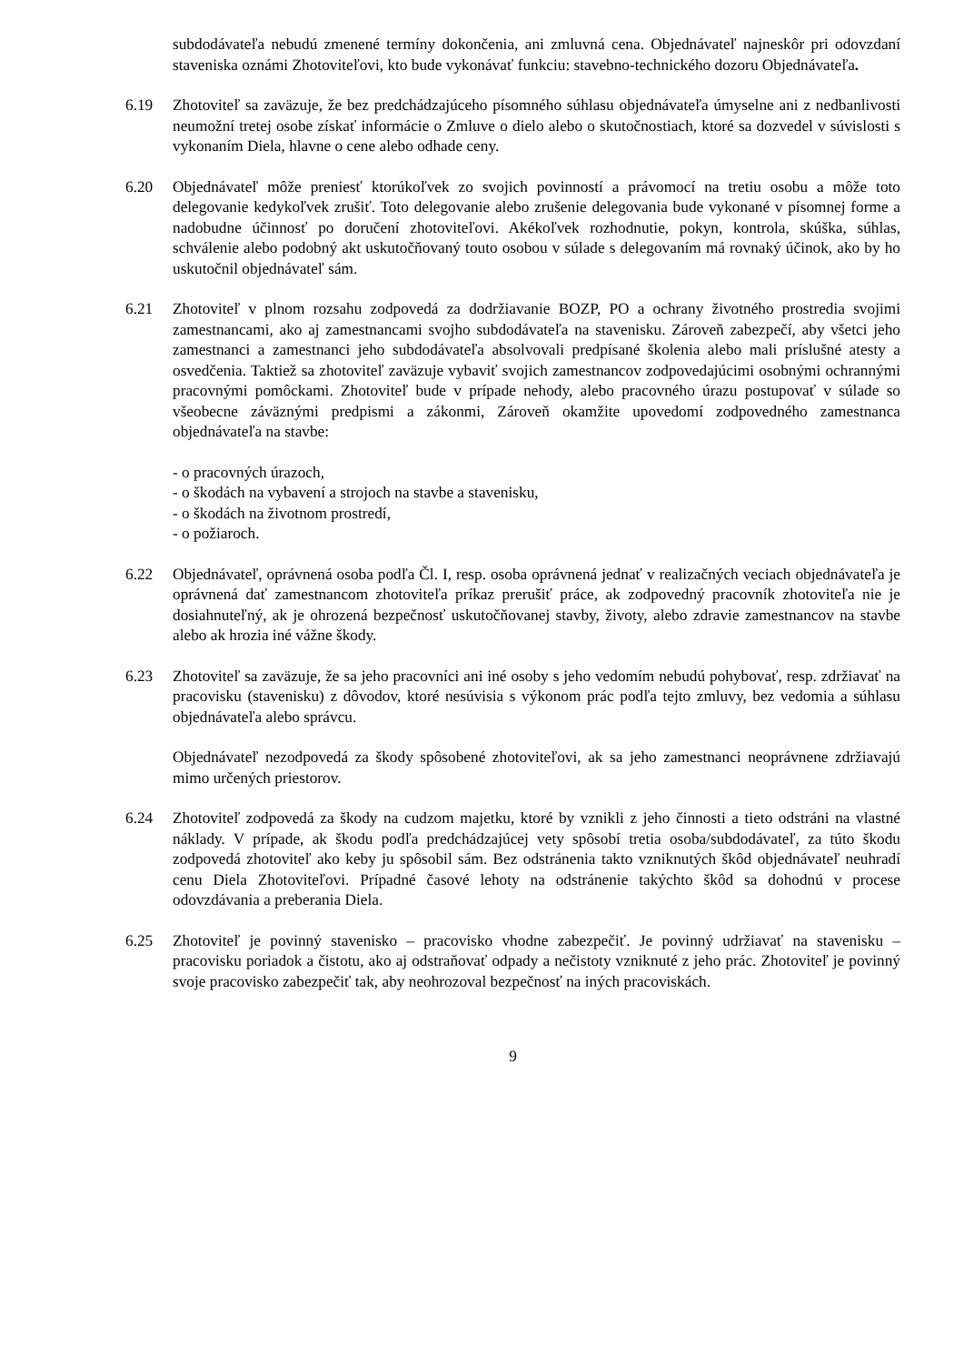subdodávateľa nebudú zmenené termíny dokončenia, ani zmluvná cena. Objednávateľ najneskôr pri odovzdaní staveniska oznámi Zhotoviteľovi, kto bude vykonávať funkciu: stavebno-technického dozoru Objednávateľa.
6.19 Zhotoviteľ sa zaväzuje, že bez predchádzajúceho písomného súhlasu objednávateľa úmyselne ani z nedbanlivosti neumožní tretej osobe získať informácie o Zmluve o dielo alebo o skutočnostiach, ktoré sa dozvedel v súvislosti s vykonaním Diela, hlavne o cene alebo odhade ceny.
6.20 Objednávateľ môže preniesť ktorúkoľvek zo svojich povinností a právomocí na tretiu osobu a môže toto delegovanie kedykoľvek zrušiť. Toto delegovanie alebo zrušenie delegovania bude vykonané v písomnej forme a nadobudne účinnosť po doručení zhotoviteľovi. Akékoľvek rozhodnutie, pokyn, kontrola, skúška, súhlas, schválenie alebo podobný akt uskutočňovaný touto osobou v súlade s delegovaním má rovnaký účinok, ako by ho uskutočnil objednávateľ sám.
6.21 Zhotoviteľ v plnom rozsahu zodpovedá za dodržiavanie BOZP, PO a ochrany životného prostredia svojimi zamestnancami, ako aj zamestnancami svojho subdodávateľa na stavenisku. Zároveň zabezpečí, aby všetci jeho zamestnanci a zamestnanci jeho subdodávateľa absolvovali predpísané školenia alebo mali príslušné atesty a osvedčenia. Taktiež sa zhotoviteľ zaväzuje vybaviť svojich zamestnancov zodpovedajúcimi osobnými ochrannými pracovnými pomôckami. Zhotoviteľ bude v prípade nehody, alebo pracovného úrazu postupovať v súlade so všeobecne záväznými predpismi a zákonmi, Zároveň okamžite upovedomí zodpovedného zamestnanca objednávateľa na stavbe:
- o pracovných úrazoch,
- o škodách na vybavení a strojoch na stavbe a stavenisku,
- o škodách na životnom prostredí,
- o požiaroch.
6.22 Objednávateľ, oprávnená osoba podľa Čl. I, resp. osoba oprávnená jednať v realizačných veciach objednávateľa je oprávnená dať zamestnancom zhotoviteľa príkaz prerušiť práce, ak zodpovedný pracovník zhotoviteľa nie je dosiahnuteľný, ak je ohrozená bezpečnosť uskutočňovanej stavby, životy, alebo zdravie zamestnancov na stavbe alebo ak hrozia iné vážne škody.
6.23 Zhotoviteľ sa zaväzuje, že sa jeho pracovníci ani iné osoby s jeho vedomím nebudú pohybovať, resp. zdržiavať na pracovisku (stavenisku) z dôvodov, ktoré nesúvisia s výkonom prác podľa tejto zmluvy, bez vedomia a súhlasu objednávateľa alebo správcu.
Objednávateľ nezodpovedá za škody spôsobené zhotoviteľovi, ak sa jeho zamestnanci neoprávnene zdržiavajú mimo určených priestorov.
6.24 Zhotoviteľ zodpovedá za škody na cudzom majetku, ktoré by vznikli z jeho činnosti a tieto odstráni na vlastné náklady. V prípade, ak škodu podľa predchádzajúcej vety spôsobí tretia osoba/subdodávateľ, za túto škodu zodpovedá zhotoviteľ ako keby ju spôsobil sám. Bez odstránenia takto vzniknutých škôd objednávateľ neuhradí cenu Diela Zhotoviteľovi. Prípadné časové lehoty na odstránenie takýchto škôd sa dohodnú v procese odovzdávania a preberania Diela.
6.25 Zhotoviteľ je povinný stavenisko – pracovisko vhodne zabezpečiť. Je povinný udržiavať na stavenisku – pracovisku poriadok a čistotu, ako aj odstraňovať odpady a nečistoty vzniknuté z jeho prác. Zhotoviteľ je povinný svoje pracovisko zabezpečiť tak, aby neohrozoval bezpečnosť na iných pracoviskách.
9